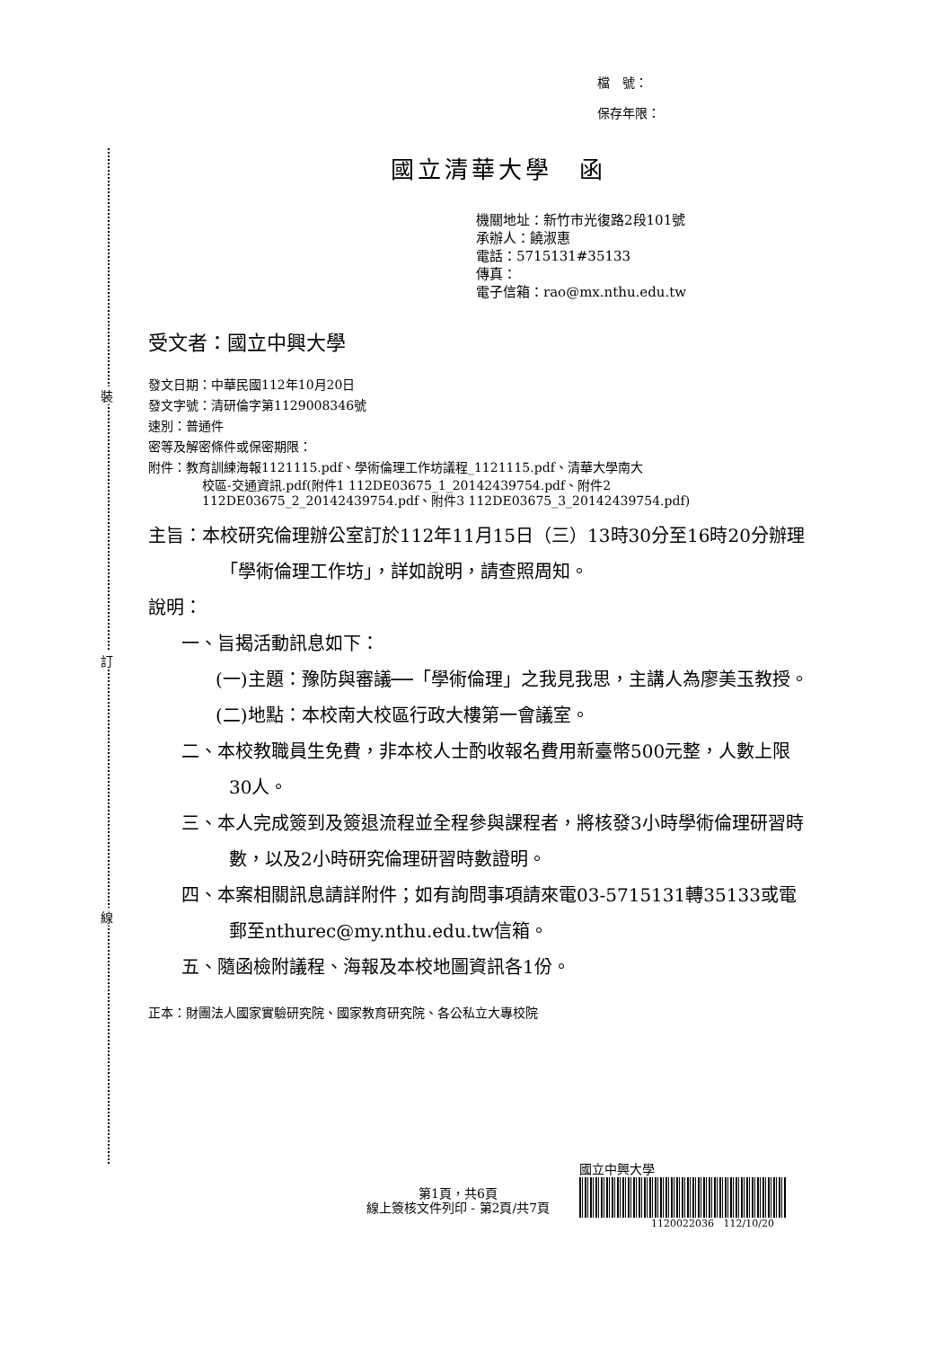裝
訂
線
檔　號：
保存年限：
國立清華大學　函
機關地址：新竹市光復路2段101號
承辦人：饒淑惠
電話：5715131#35133
傳真：
電子信箱：rao@mx.nthu.edu.tw
受文者：國立中興大學
發文日期：中華民國112年10月20日
發文字號：清研倫字第1129008346號
速別：普通件
密等及解密條件或保密期限：
附件：教育訓練海報1121115.pdf、學術倫理工作坊議程_1121115.pdf、清華大學南大
校區-交通資訊.pdf(附件1 112DE03675_1_20142439754.pdf、附件2 112DE03675_2_20142439754.pdf、附件3 112DE03675_3_20142439754.pdf)
主旨：本校研究倫理辦公室訂於112年11月15日（三）13時30分至16時20分辦理「學術倫理工作坊」，詳如說明，請查照周知。
說明：
一、旨揭活動訊息如下：
(一)主題：豫防與審議──「學術倫理」之我見我思，主講人為廖美玉教授。
(二)地點：本校南大校區行政大樓第一會議室。
二、本校教職員生免費，非本校人士酌收報名費用新臺幣500元整，人數上限30人。
三、本人完成簽到及簽退流程並全程參與課程者，將核發3小時學術倫理研習時數，以及2小時研究倫理研習時數證明。
四、本案相關訊息請詳附件；如有詢問事項請來電03-5715131轉35133或電郵至nthurec@my.nthu.edu.tw信箱。
五、隨函檢附議程、海報及本校地圖資訊各1份。
正本：財團法人國家實驗研究院、國家教育研究院、各公私立大專校院
第1頁，共6頁
線上簽核文件列印 - 第2頁/共7頁
國立中興大學
1120022036 112/10/20